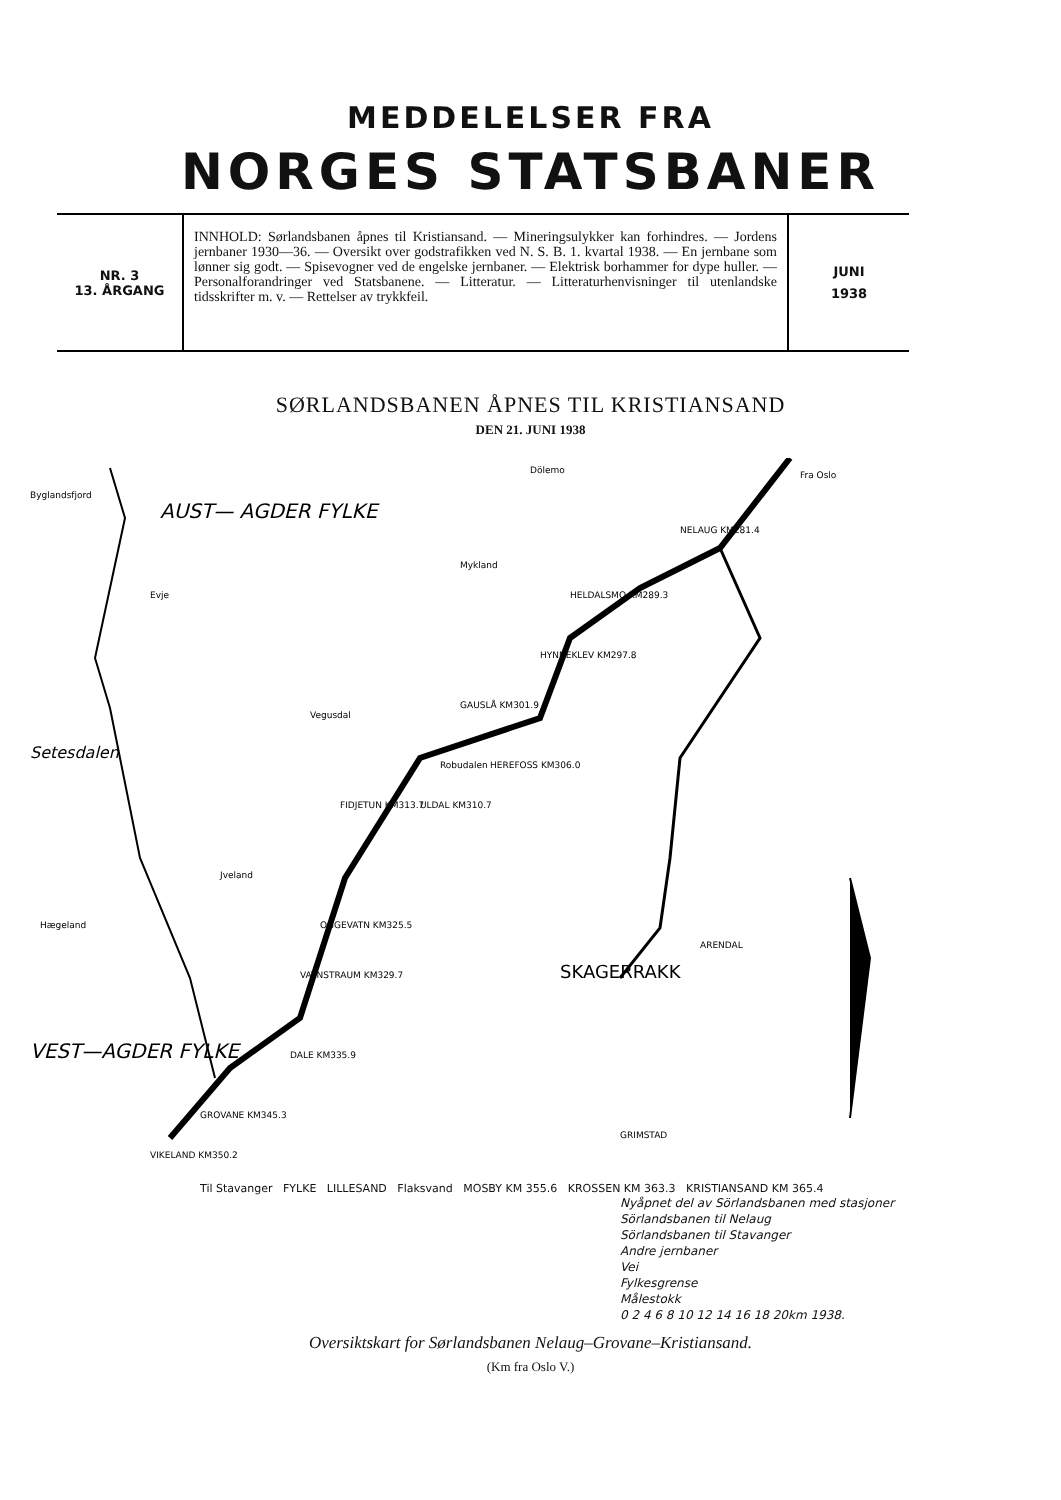MEDDELELSER FRA
NORGES STATSBANER
NR. 3
13. ÅRGANG
INNHOLD: Sørlandsbanen åpnes til Kristiansand. — Mineringsulykker kan forhindres. — Jordens jernbaner 1930—36. — Oversikt over godstrafikken ved N. S. B. 1. kvartal 1938. — En jernbane som lønner sig godt. — Spisevogner ved de engelske jernbaner. — Elektrisk borhammer for dype huller. — Personalforandringer ved Statsbanene. — Litteratur. — Litteraturhenvisninger til utenlandske tidsskrifter m. v. — Rettelser av trykkfeil.
JUNI
1938
SØRLANDSBANEN ÅPNES TIL KRISTIANSAND
DEN 21. JUNI 1938
AUST— AGDER FYLKE
VEST—AGDER FYLKE
SKAGERRAKK
NELAUG KM281.4
HELDALSMO KM289.3
HYNNEKLEV KM297.8
GAUSLÅ KM301.9
HEREFOSS KM306.0
ULDAL KM310.7
FIDJETUN KM313.7
OGGEVATN KM325.5
VATNSTRAUM KM329.7
DALE KM335.9
GROVANE KM345.3
VIKELAND KM350.2
ARENDAL
GRIMSTAD
Fra Oslo
Byglandsfjord
Evje
Mykland
Dölemo
Vegusdal
Robudalen
Jveland
Hægeland
Setesdalen
Til Stavanger FYLKE LILLESAND Flaksvand MOSBY KM 355.6 KROSSEN KM 363.3 KRISTIANSAND KM 365.4
Nyåpnet del av Sörlandsbanen med stasjoner
Sörlandsbanen til Nelaug
Sörlandsbanen til Stavanger
Andre jernbaner
Vei
Fylkesgrense
Målestokk
0 2 4 6 8 10 12 14 16 18 20km 1938.
Oversiktskart for Sørlandsbanen Nelaug–Grovane–Kristiansand.
(Km fra Oslo V.)